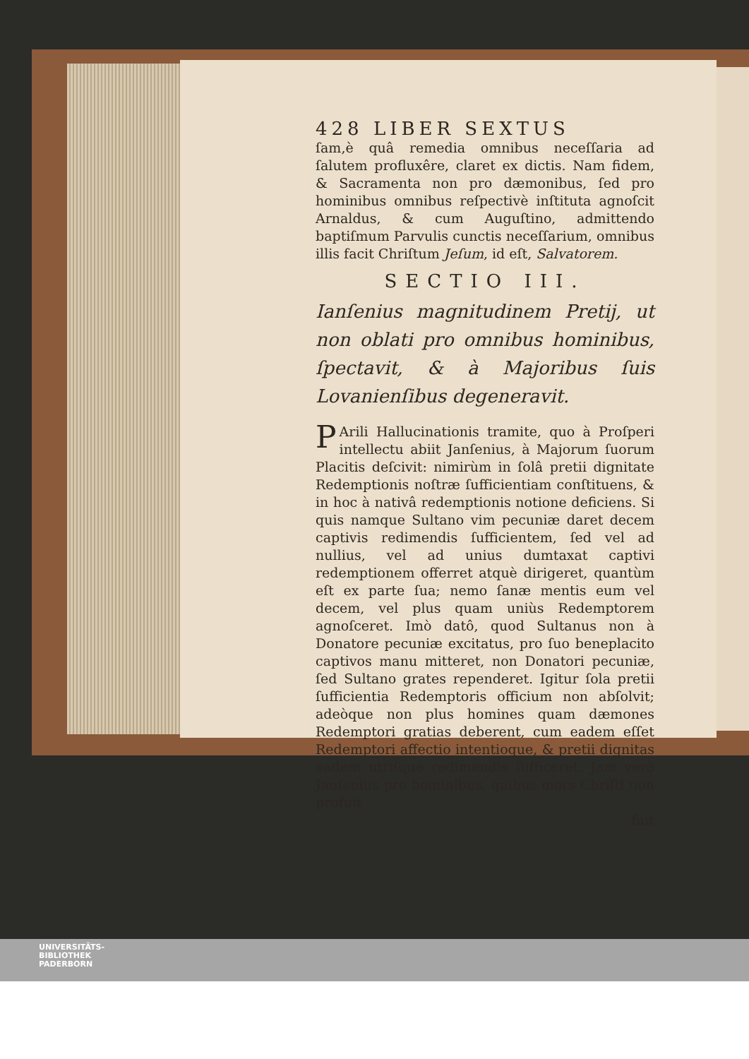428 LIBER SEXTUS
ſam,è quâ remedia omnibus neceſſaria ad ſalutem profluxêre, claret ex dictis. Nam fidem, & Sacramenta non pro dæmonibus, ſed pro hominibus omnibus reſpectivè inſtituta agnoſcit Arnaldus, & cum Auguſtino, admittendo baptiſmum Parvulis cunctis neceſſarium, omnibus illis facit Chriſtum Jeſum, id eſt, Salvatorem.
SECTIO III.
Ianſenius magnitudinem Pretij, ut non oblati pro omnibus hominibus, ſpectavit, & à Majoribus ſuis Lovanienſibus degeneravit.
PArili Hallucinationis tramite, quo à Proſperi intellectu abiit Janſenius, à Majorum ſuorum Placitis deſcivit: nimirùm in ſolâ pretii dignitate Redemptionis noſtræ ſufficientiam conſtituens, & in hoc à nativâ redemptionis notione deficiens. Si quis namque Sultano vim pecuniæ daret decem captivis redimendis ſufficientem, ſed vel ad nullius, vel ad unius dumtaxat captivi redemptionem offerret atquè dirigeret, quantùm eſt ex parte ſua; nemo ſanæ mentis eum vel decem, vel plus quam uniùs Redemptorem agnoſceret. Imò datô, quod Sultanus non à Donatore pecuniæ excitatus, pro ſuo beneplacito captivos manu mitteret, non Donatori pecuniæ, ſed Sultano grates rependeret. Igitur ſola pretii ſufficientia Redemptoris officium non abſolvit; adeòque non plus homines quam dæmones Redemptori gratias deberent, cum eadem eſſet Redemptori affectio intentioque, & pretii dignitas eadem utriſque redimendis ſufficeret. Jam verò Janſenius pro hominibus, quibus mors Chriſti non profuit
fuit
UNIVERSITÄTS-
BIBLIOTHEK
PADERBORN